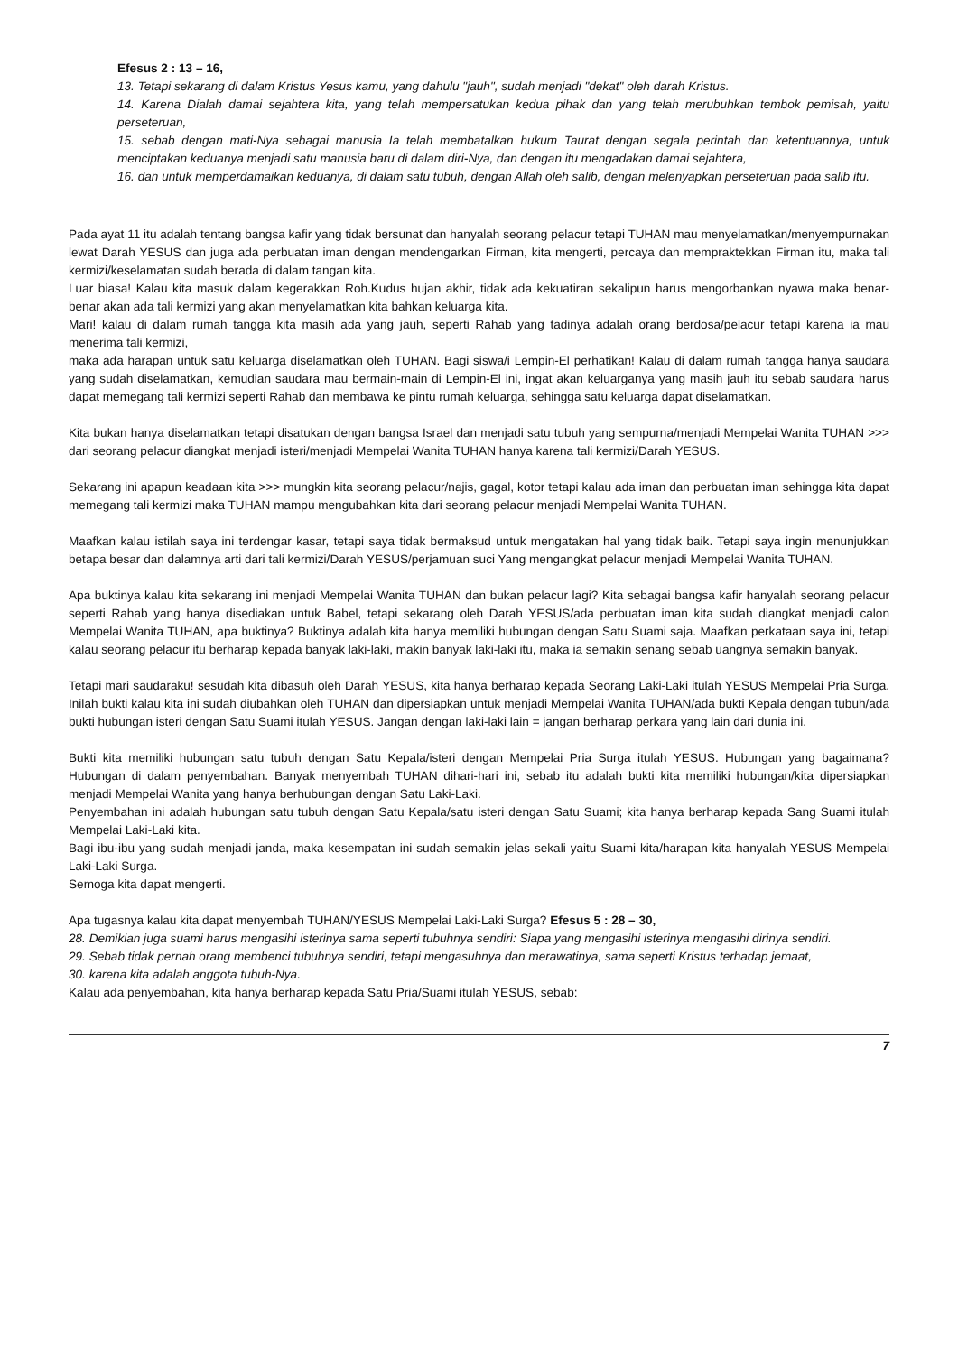Efesus 2 : 13 – 16,
13. Tetapi sekarang di dalam Kristus Yesus kamu, yang dahulu "jauh", sudah menjadi "dekat" oleh darah Kristus.
14. Karena Dialah damai sejahtera kita, yang telah mempersatukan kedua pihak dan yang telah merubuhkan tembok pemisah, yaitu perseteruan,
15. sebab dengan mati-Nya sebagai manusia Ia telah membatalkan hukum Taurat dengan segala perintah dan ketentuannya, untuk menciptakan keduanya menjadi satu manusia baru di dalam diri-Nya, dan dengan itu mengadakan damai sejahtera,
16. dan untuk memperdamaikan keduanya, di dalam satu tubuh, dengan Allah oleh salib, dengan melenyapkan perseteruan pada salib itu.
Pada ayat 11 itu adalah tentang bangsa kafir yang tidak bersunat dan hanyalah seorang pelacur tetapi TUHAN mau menyelamatkan/menyempurnakan lewat Darah YESUS dan juga ada perbuatan iman dengan mendengarkan Firman, kita mengerti, percaya dan mempraktekkan Firman itu, maka tali kermizi/keselamatan sudah berada di dalam tangan kita.
Luar biasa! Kalau kita masuk dalam kegerakkan Roh.Kudus hujan akhir, tidak ada kekuatiran sekalipun harus mengorbankan nyawa maka benar-benar akan ada tali kermizi yang akan menyelamatkan kita bahkan keluarga kita.
Mari! kalau di dalam rumah tangga kita masih ada yang jauh, seperti Rahab yang tadinya adalah orang berdosa/pelacur tetapi karena ia mau menerima tali kermizi,
maka ada harapan untuk satu keluarga diselamatkan oleh TUHAN. Bagi siswa/i Lempin-El perhatikan! Kalau di dalam rumah tangga hanya saudara yang sudah diselamatkan, kemudian saudara mau bermain-main di Lempin-El ini, ingat akan keluarganya yang masih jauh itu sebab saudara harus dapat memegang tali kermizi seperti Rahab dan membawa ke pintu rumah keluarga, sehingga satu keluarga dapat diselamatkan.
Kita bukan hanya diselamatkan tetapi disatukan dengan bangsa Israel dan menjadi satu tubuh yang sempurna/menjadi Mempelai Wanita TUHAN >>> dari seorang pelacur diangkat menjadi isteri/menjadi Mempelai Wanita TUHAN hanya karena tali kermizi/Darah YESUS.
Sekarang ini apapun keadaan kita >>> mungkin kita seorang pelacur/najis, gagal, kotor tetapi kalau ada iman dan perbuatan iman sehingga kita dapat memegang tali kermizi maka TUHAN mampu mengubahkan kita dari seorang pelacur menjadi Mempelai Wanita TUHAN.
Maafkan kalau istilah saya ini terdengar kasar, tetapi saya tidak bermaksud untuk mengatakan hal yang tidak baik. Tetapi saya ingin menunjukkan betapa besar dan dalamnya arti dari tali kermizi/Darah YESUS/perjamuan suci Yang mengangkat pelacur menjadi Mempelai Wanita TUHAN.
Apa buktinya kalau kita sekarang ini menjadi Mempelai Wanita TUHAN dan bukan pelacur lagi? Kita sebagai bangsa kafir hanyalah seorang pelacur seperti Rahab yang hanya disediakan untuk Babel, tetapi sekarang oleh Darah YESUS/ada perbuatan iman kita sudah diangkat menjadi calon Mempelai Wanita TUHAN, apa buktinya? Buktinya adalah kita hanya memiliki hubungan dengan Satu Suami saja. Maafkan perkataan saya ini, tetapi kalau seorang pelacur itu berharap kepada banyak laki-laki, makin banyak laki-laki itu, maka ia semakin senang sebab uangnya semakin banyak.
Tetapi mari saudaraku! sesudah kita dibasuh oleh Darah YESUS, kita hanya berharap kepada Seorang Laki-Laki itulah YESUS Mempelai Pria Surga. Inilah bukti kalau kita ini sudah diubahkan oleh TUHAN dan dipersiapkan untuk menjadi Mempelai Wanita TUHAN/ada bukti Kepala dengan tubuh/ada bukti hubungan isteri dengan Satu Suami itulah YESUS. Jangan dengan laki-laki lain = jangan berharap perkara yang lain dari dunia ini.
Bukti kita memiliki hubungan satu tubuh dengan Satu Kepala/isteri dengan Mempelai Pria Surga itulah YESUS. Hubungan yang bagaimana? Hubungan di dalam penyembahan. Banyak menyembah TUHAN dihari-hari ini, sebab itu adalah bukti kita memiliki hubungan/kita dipersiapkan menjadi Mempelai Wanita yang hanya berhubungan dengan Satu Laki-Laki.
Penyembahan ini adalah hubungan satu tubuh dengan Satu Kepala/satu isteri dengan Satu Suami; kita hanya berharap kepada Sang Suami itulah Mempelai Laki-Laki kita.
Bagi ibu-ibu yang sudah menjadi janda, maka kesempatan ini sudah semakin jelas sekali yaitu Suami kita/harapan kita hanyalah YESUS Mempelai Laki-Laki Surga.
Semoga kita dapat mengerti.
Apa tugasnya kalau kita dapat menyembah TUHAN/YESUS Mempelai Laki-Laki Surga? Efesus 5 : 28 – 30,
28. Demikian juga suami harus mengasihi isterinya sama seperti tubuhnya sendiri: Siapa yang mengasihi isterinya mengasihi dirinya sendiri.
29. Sebab tidak pernah orang membenci tubuhnya sendiri, tetapi mengasuhnya dan merawatinya, sama seperti Kristus terhadap jemaat,
30. karena kita adalah anggota tubuh-Nya.
Kalau ada penyembahan, kita hanya berharap kepada Satu Pria/Suami itulah YESUS, sebab:
7